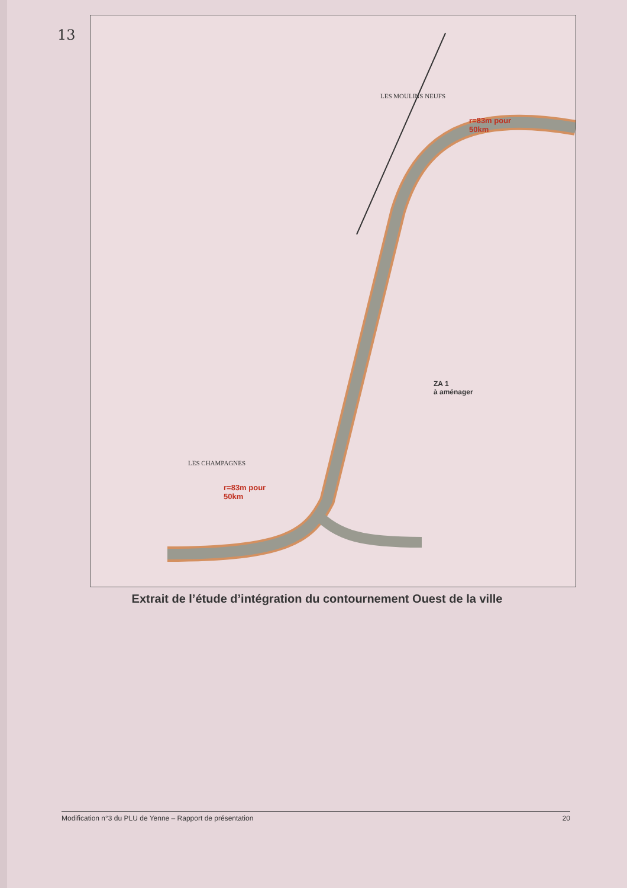13
LES MOULINS NEUFS
r=83m pour
50km
ZA 1
à aménager
LES CHAMPAGNES
r=83m pour
50km
Extrait de l’étude d’intégration du contournement Ouest de la ville
Modification n°3 du PLU de Yenne – Rapport de présentation 20